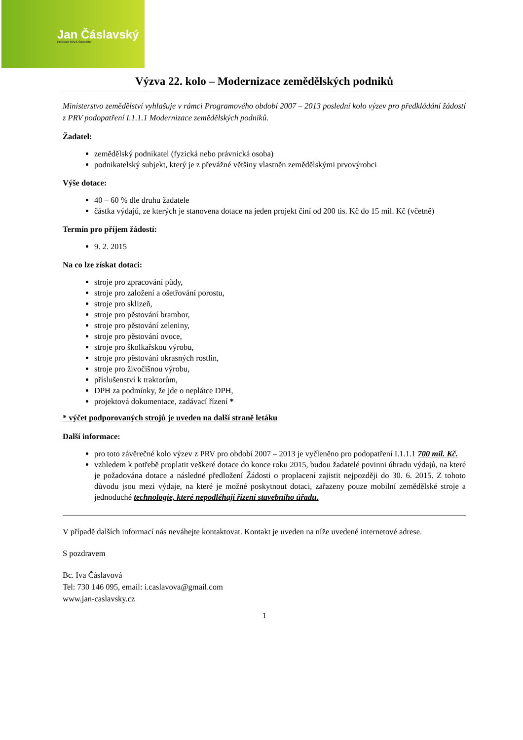Jan Čáslavský
PROJEKTOVÁ ČINNOST
Výzva 22. kolo – Modernizace zemědělských podniků
Ministerstvo zemědělství vyhlašuje v rámci Programového období 2007 – 2013 poslední kolo výzev pro předkládání žádostí z PRV podopatření I.1.1.1 Modernizace zemědělských podniků.
Žadatel:
zemědělský podnikatel (fyzická nebo právnická osoba)
podnikatelský subjekt, který je z převážné většiny vlastněn zemědělskými prvovýrobci
Výše dotace:
40 – 60 % dle druhu žadatele
částka výdajů, ze kterých je stanovena dotace na jeden projekt činí od 200 tis. Kč do 15 mil. Kč (včetně)
Termín pro příjem žádostí:
9. 2. 2015
Na co lze získat dotaci:
stroje pro zpracování půdy,
stroje pro založení a ošetřování porostu,
stroje pro sklizeň,
stroje pro pěstování brambor,
stroje pro pěstování zeleniny,
stroje pro pěstování ovoce,
stroje pro školkařskou výrobu,
stroje pro pěstování okrasných rostlin,
stroje pro živočišnou výrobu,
příslušenství k traktorům,
DPH za podmínky, že jde o neplátce DPH,
projektová dokumentace, zadávací řízení *
* výčet podporovaných strojů je uveden na další straně letáku
Další informace:
pro toto závěrečné kolo výzev z PRV pro období 2007 – 2013 je vyčleněno pro podopatření I.1.1.1 700 mil. Kč.
vzhledem k potřebě proplatit veškeré dotace do konce roku 2015, budou žadatelé povinni úhradu výdajů, na které je požadována dotace a následné předložení Žádosti o proplacení zajistit nejpozději do 30. 6. 2015. Z tohoto důvodu jsou mezi výdaje, na které je možné poskytnout dotaci, zařazeny pouze mobilní zemědělské stroje a jednoduché technologie, které nepodléhají řízení stavebního úřadu.
V případě dalších informací nás neváhejte kontaktovat. Kontakt je uveden na níže uvedené internetové adrese.
S pozdravem
Bc. Iva Čáslavová
Tel: 730 146 095, email: i.caslavova@gmail.com
www.jan-caslavsky.cz
1